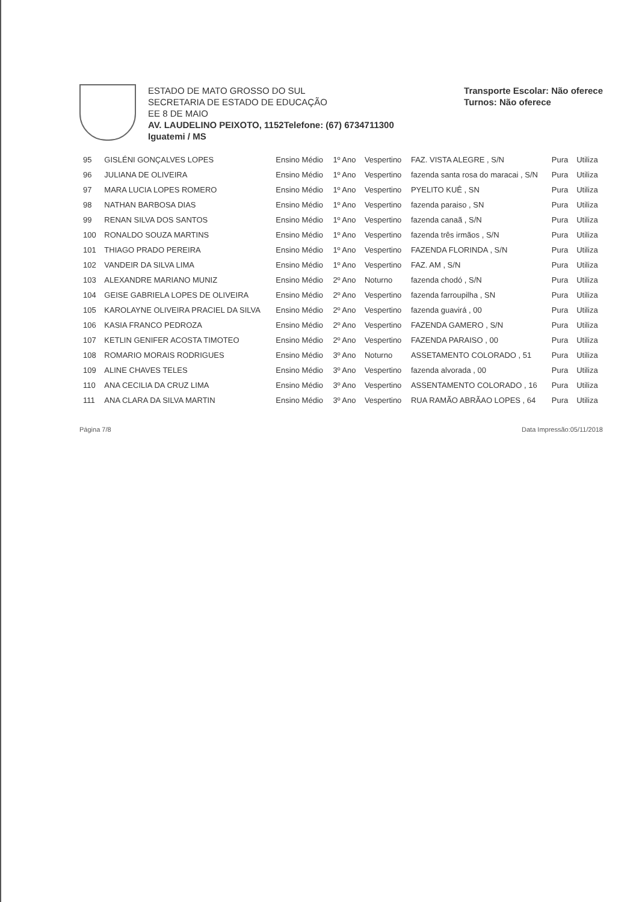ESTADO DE MATO GROSSO DO SUL
SECRETARIA DE ESTADO DE EDUCAÇÃO
EE 8 DE MAIO
AV. LAUDELINO PEIXOTO, 1152Telefone: (67) 6734711300
Iguatemi / MS
Transporte Escolar: Não oferece
Turnos: Não oferece
| 95 | GISLÉNI GONÇALVES LOPES | Ensino Médio | 1º Ano | Vespertino | FAZ. VISTA ALEGRE , S/N | Pura | Utiliza |
| 96 | JULIANA DE OLIVEIRA | Ensino Médio | 1º Ano | Vespertino | fazenda santa rosa do maracai , S/N | Pura | Utiliza |
| 97 | MARA LUCIA LOPES ROMERO | Ensino Médio | 1º Ano | Vespertino | PYELITO KUÊ , SN | Pura | Utiliza |
| 98 | NATHAN BARBOSA DIAS | Ensino Médio | 1º Ano | Vespertino | fazenda paraiso , SN | Pura | Utiliza |
| 99 | RENAN SILVA DOS SANTOS | Ensino Médio | 1º Ano | Vespertino | fazenda canaã , S/N | Pura | Utiliza |
| 100 | RONALDO SOUZA MARTINS | Ensino Médio | 1º Ano | Vespertino | fazenda três irmãos , S/N | Pura | Utiliza |
| 101 | THIAGO PRADO PEREIRA | Ensino Médio | 1º Ano | Vespertino | FAZENDA FLORINDA , S/N | Pura | Utiliza |
| 102 | VANDEIR DA SILVA LIMA | Ensino Médio | 1º Ano | Vespertino | FAZ. AM , S/N | Pura | Utiliza |
| 103 | ALEXANDRE MARIANO MUNIZ | Ensino Médio | 2º Ano | Noturno | fazenda chodó , S/N | Pura | Utiliza |
| 104 | GEISE GABRIELA LOPES DE OLIVEIRA | Ensino Médio | 2º Ano | Vespertino | fazenda farroupilha , SN | Pura | Utiliza |
| 105 | KAROLAYNE OLIVEIRA PRACIEL DA SILVA | Ensino Médio | 2º Ano | Vespertino | fazenda guavirá , 00 | Pura | Utiliza |
| 106 | KASIA FRANCO PEDROZA | Ensino Médio | 2º Ano | Vespertino | FAZENDA GAMERO , S/N | Pura | Utiliza |
| 107 | KETLIN GENIFER ACOSTA TIMOTEO | Ensino Médio | 2º Ano | Vespertino | FAZENDA PARAISO , 00 | Pura | Utiliza |
| 108 | ROMARIO MORAIS RODRIGUES | Ensino Médio | 3º Ano | Noturno | ASSETAMENTO COLORADO , 51 | Pura | Utiliza |
| 109 | ALINE CHAVES TELES | Ensino Médio | 3º Ano | Vespertino | fazenda alvorada , 00 | Pura | Utiliza |
| 110 | ANA CECILIA DA CRUZ LIMA | Ensino Médio | 3º Ano | Vespertino | ASSENTAMENTO COLORADO , 16 | Pura | Utiliza |
| 111 | ANA CLARA DA SILVA MARTIN | Ensino Médio | 3º Ano | Vespertino | RUA RAMÃO ABRÃAO LOPES , 64 | Pura | Utiliza |
Página 7/8 Data Impressão:05/11/2018